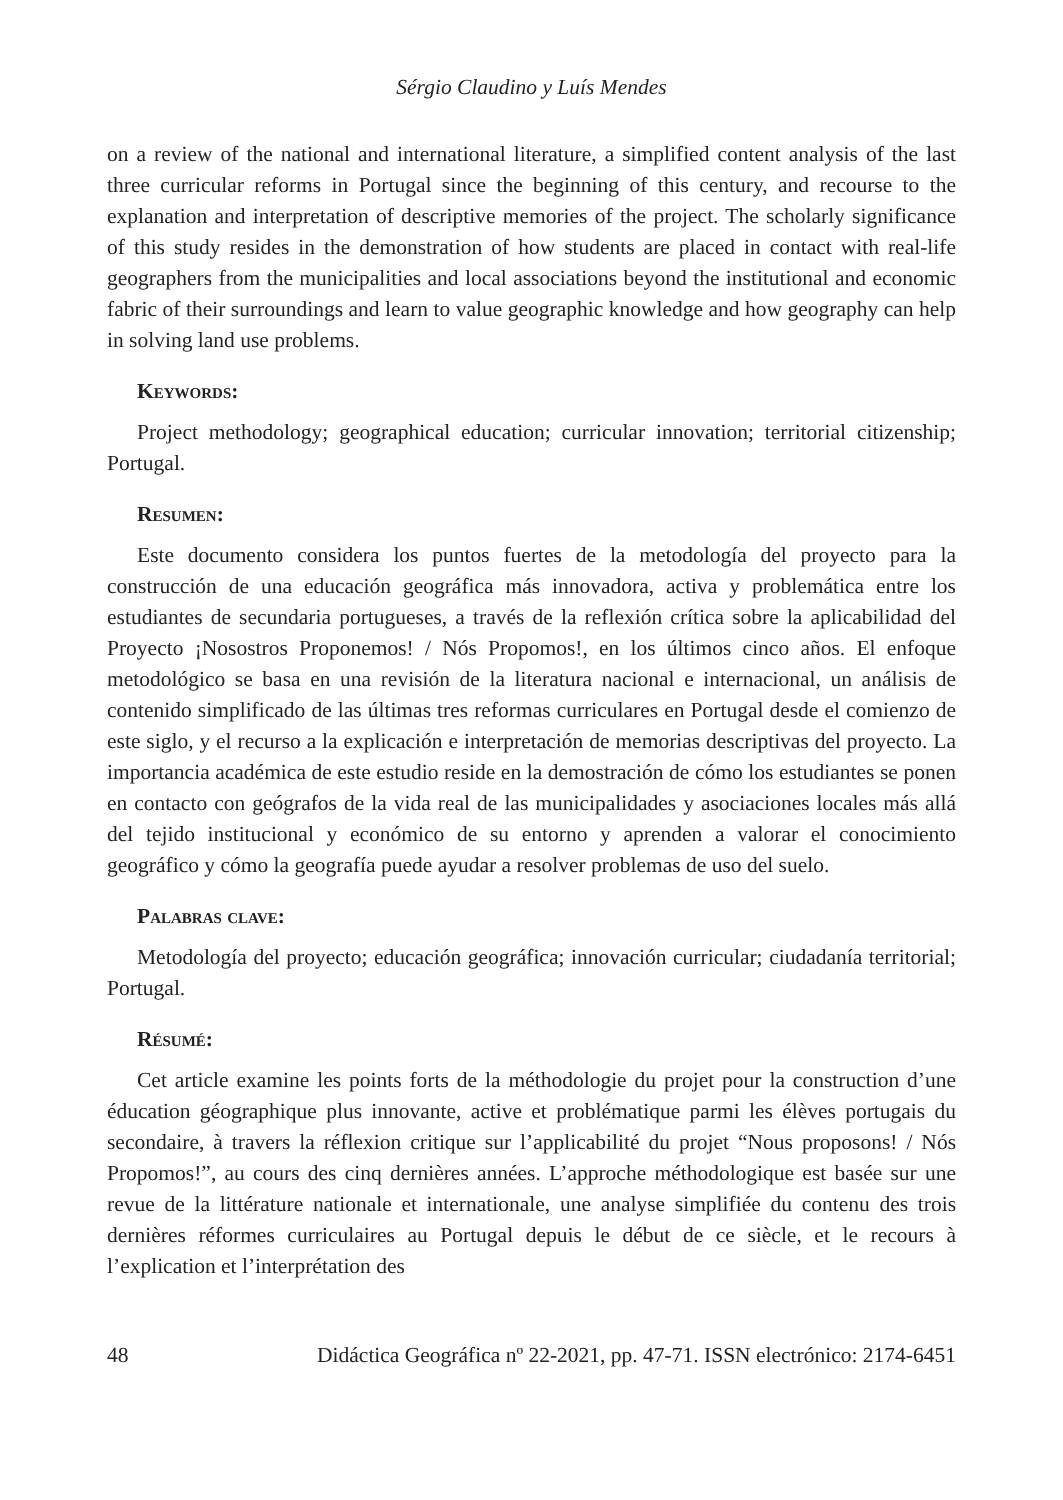Sérgio Claudino y Luís Mendes
on a review of the national and international literature, a simplified content analysis of the last three curricular reforms in Portugal since the beginning of this century, and recourse to the explanation and interpretation of descriptive memories of the project. The scholarly significance of this study resides in the demonstration of how students are placed in contact with real-life geographers from the municipalities and local associations beyond the institutional and economic fabric of their surroundings and learn to value geographic knowledge and how geography can help in solving land use problems.
Keywords:
Project methodology; geographical education; curricular innovation; territorial citizenship; Portugal.
Resumen:
Este documento considera los puntos fuertes de la metodología del proyecto para la construcción de una educación geográfica más innovadora, activa y problemática entre los estudiantes de secundaria portugueses, a través de la reflexión crítica sobre la aplicabilidad del Proyecto ¡Nosostros Proponemos! / Nós Propomos!, en los últimos cinco años. El enfoque metodológico se basa en una revisión de la literatura nacional e internacional, un análisis de contenido simplificado de las últimas tres reformas curriculares en Portugal desde el comienzo de este siglo, y el recurso a la explicación e interpretación de memorias descriptivas del proyecto. La importancia académica de este estudio reside en la demostración de cómo los estudiantes se ponen en contacto con geógrafos de la vida real de las municipalidades y asociaciones locales más allá del tejido institucional y económico de su entorno y aprenden a valorar el conocimiento geográfico y cómo la geografía puede ayudar a resolver problemas de uso del suelo.
Palabras clave:
Metodología del proyecto; educación geográfica; innovación curricular; ciudadanía territorial; Portugal.
Résumé:
Cet article examine les points forts de la méthodologie du projet pour la construction d’une éducation géographique plus innovante, active et problématique parmi les élèves portugais du secondaire, à travers la réflexion critique sur l’applicabilité du projet “Nous proposons! / Nós Propomos!”, au cours des cinq dernières années. L’approche méthodologique est basée sur une revue de la littérature nationale et internationale, une analyse simplifiée du contenu des trois dernières réformes curriculaires au Portugal depuis le début de ce siècle, et le recours à l’explication et l’interprétation des
48 Didáctica Geográfica nº 22-2021, pp. 47-71. ISSN electrónico: 2174-6451